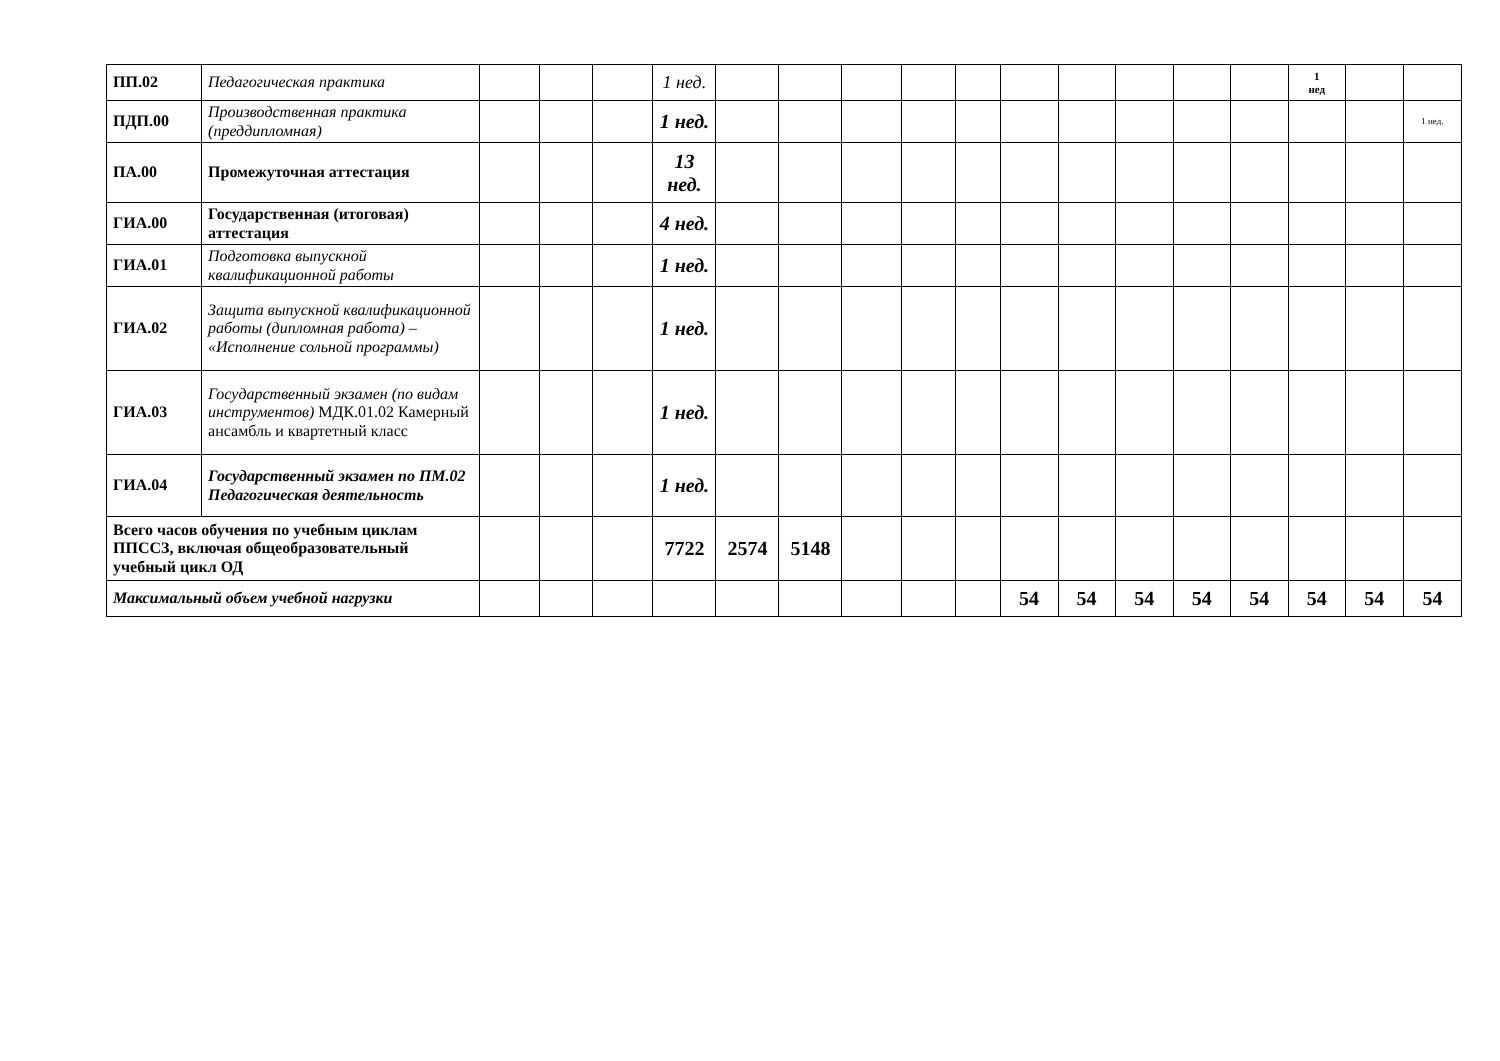| ПП.02 | Педагогическая практика | | | | 1 нед. | | | | | | | | | | | 1 нед | | |
| ПДП.00 | Производственная практика (преддипломная) | | | | 1 нед. | | | | | | | | | | | | | 1 нед. |
| ПА.00 | Промежуточная аттестация | | | | 13 нед. | | | | | | | | | | | | | |
| ГИА.00 | Государственная (итоговая) аттестация | | | | 4 нед. | | | | | | | | | | | | | |
| ГИА.01 | Подготовка выпускной квалификационной работы | | | | 1 нед. | | | | | | | | | | | | | |
| ГИА.02 | Защита выпускной квалификационной работы (дипломная работа) – «Исполнение сольной программы) | | | | 1 нед. | | | | | | | | | | | | | |
| ГИА.03 | Государственный экзамен (по видам инструментов) МДК.01.02 Камерный ансамбль и квартетный класс | | | | 1 нед. | | | | | | | | | | | | | |
| ГИА.04 | Государственный экзамен по ПМ.02 Педагогическая деятельность | | | | 1 нед. | | | | | | | | | | | | | |
| Всего часов обучения по учебным циклам ППССЗ, включая общеобразовательный учебный цикл ОД | | | | | 7722 | 2574 | 5148 | | | | | | | | | | | |
| Максимальный объем учебной нагрузки | | | | | | | | | | | 54 | 54 | 54 | 54 | 54 | 54 | 54 | 54 |